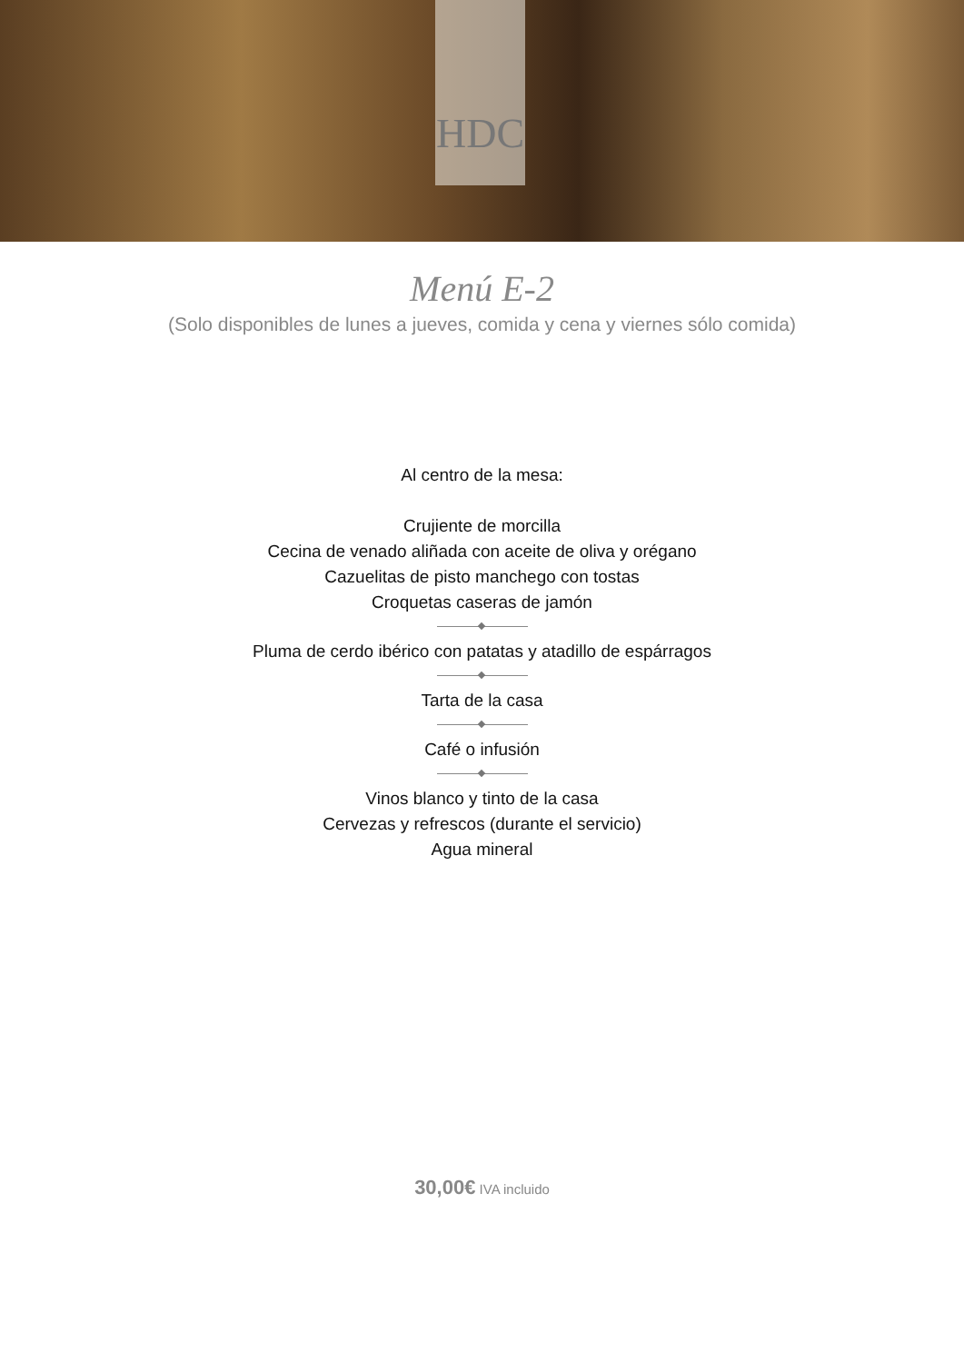HDC
Menú E-2
(Solo disponibles de lunes a jueves, comida y cena y viernes sólo comida)
Al centro de la mesa:
Crujiente de morcilla
Cecina de venado aliñada con aceite de oliva y orégano
Cazuelitas de pisto manchego con tostas
Croquetas caseras de jamón
Pluma de cerdo ibérico con patatas y atadillo de espárragos
Tarta de la casa
Café o infusión
Vinos blanco y tinto de la casa
Cervezas y refrescos (durante el servicio)
Agua mineral
30,00€ IVA incluido